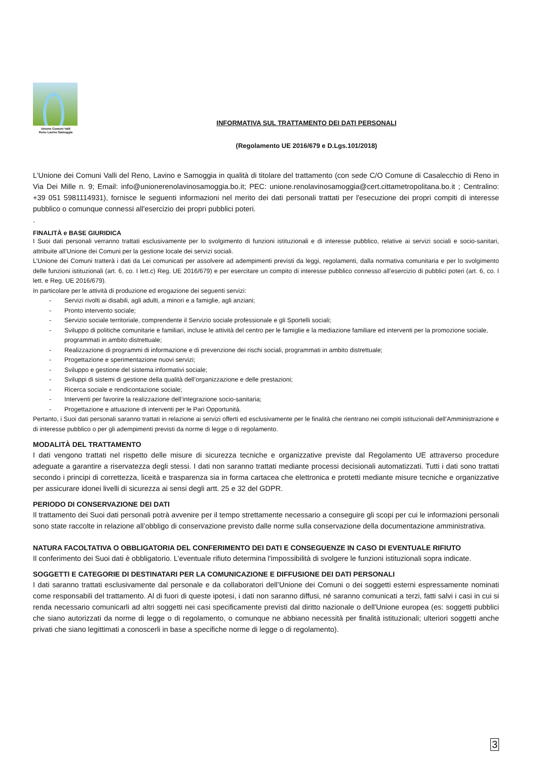Unione Comuni Valli
Reno Lavino Samoggia
INFORMATIVA SUL TRATTAMENTO DEI DATI PERSONALI
(Regolamento UE 2016/679 e D.Lgs.101/2018)
L’Unione dei Comuni Valli del Reno, Lavino e Samoggia in qualità di titolare del trattamento (con sede C/O Comune di Casalecchio di Reno in Via Dei Mille n. 9; Email: info@unionerenolavinosamoggia.bo.it; PEC: unione.renolavinosamoggia@cert.cittametropolitana.bo.it ; Centralino: +39 051 5981114931), fornisce le seguenti informazioni nel merito dei dati personali trattati per l'esecuzione dei propri compiti di interesse pubblico o comunque connessi all'esercizio dei propri pubblici poteri.
.
FINALITÀ e BASE GIURIDICA
I Suoi dati personali verranno trattati esclusivamente per lo svolgimento di funzioni istituzionali e di interesse pubblico, relative ai servizi sociali e socio-sanitari, attribuite all’Unione dei Comuni per la gestione locale dei servizi sociali.
L’Unione dei Comuni tratterà i dati da Lei comunicati per assolvere ad adempimenti previsti da leggi, regolamenti, dalla normativa comunitaria e per lo svolgimento delle funzioni istituzionali (art. 6, co. I lett.c) Reg. UE 2016/679) e per esercitare un compito di interesse pubblico connesso all’esercizio di pubblici poteri (art. 6, co. I lett. e Reg. UE 2016/679).
In particolare per le attività di produzione ed erogazione dei seguenti servizi:
- Servizi rivolti ai disabili, agli adulti, a minori e a famiglie, agli anziani;
- Pronto intervento sociale;
- Servizio sociale territoriale, comprendente il Servizio sociale professionale e gli Sportelli sociali;
- Sviluppo di politiche comunitarie e familiari, incluse le attività del centro per le famiglie e la mediazione familiare ed interventi per la promozione sociale, programmati in ambito distrettuale;
- Realizzazione di programmi di informazione e di prevenzione dei rischi sociali, programmati in ambito distrettuale;
- Progettazione e sperimentazione nuovi servizi;
- Sviluppo e gestione del sistema informativi sociale;
- Sviluppi di sistemi di gestione della qualità dell’organizzazione e delle prestazioni;
- Ricerca sociale e rendicontazione sociale;
- Interventi per favorire la realizzazione dell’integrazione socio-sanitaria;
- Progettazione e attuazione di interventi per le Pari Opportunità.
Pertanto, i Suoi dati personali saranno trattati in relazione ai servizi offerti ed esclusivamente per le finalità che rientrano nei compiti istituzionali dell’Amministrazione e di interesse pubblico o per gli adempimenti previsti da norme di legge o di regolamento.
MODALITÀ DEL TRATTAMENTO
I dati vengono trattati nel rispetto delle misure di sicurezza tecniche e organizzative previste dal Regolamento UE attraverso procedure adeguate a garantire a riservatezza degli stessi. I dati non saranno trattati mediante processi decisionali automatizzati. Tutti i dati sono trattati secondo i principi di correttezza, liceità e trasparenza sia in forma cartacea che elettronica e protetti mediante misure tecniche e organizzative per assicurare idonei livelli di sicurezza ai sensi degli artt. 25 e 32 del GDPR.
PERIODO DI CONSERVAZIONE DEI DATI
Il trattamento dei Suoi dati personali potrà avvenire per il tempo strettamente necessario a conseguire gli scopi per cui le informazioni personali sono state raccolte in relazione all’obbligo di conservazione previsto dalle norme sulla conservazione della documentazione amministrativa.
NATURA FACOLTATIVA O OBBLIGATORIA DEL CONFERIMENTO DEI DATI E CONSEGUENZE IN CASO DI EVENTUALE RIFIUTO
Il conferimento dei Suoi dati è obbligatorio. L’eventuale rifiuto determina l'impossibilità di svolgere le funzioni istituzionali sopra indicate.
SOGGETTI E CATEGORIE DI DESTINATARI PER LA COMUNICAZIONE E DIFFUSIONE DEI DATI PERSONALI
I dati saranno trattati esclusivamente dal personale e da collaboratori dell’Unione dei Comuni o dei soggetti esterni espressamente nominati come responsabili del trattamento. Al di fuori di queste ipotesi, i dati non saranno diffusi, né saranno comunicati a terzi, fatti salvi i casi in cui si renda necessario comunicarli ad altri soggetti nei casi specificamente previsti dal diritto nazionale o dell'Unione europea (es: soggetti pubblici che siano autorizzati da norme di legge o di regolamento, o comunque ne abbiano necessità per finalità istituzionali; ulteriori soggetti anche privati che siano legittimati a conoscerli in base a specifiche norme di legge o di regolamento).
3